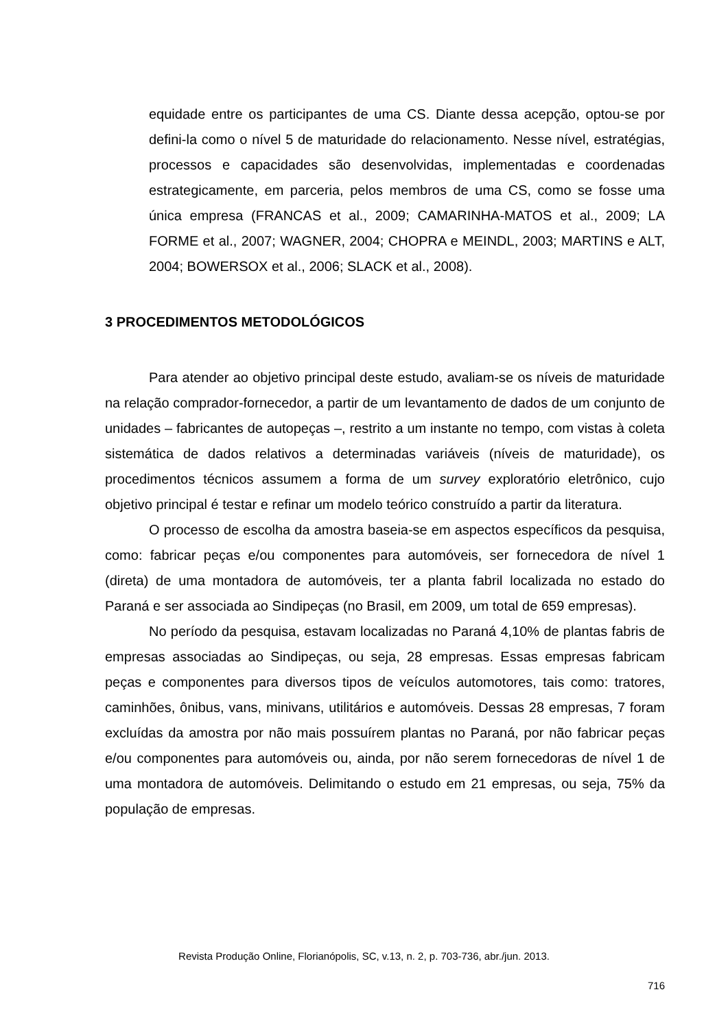equidade entre os participantes de uma CS. Diante dessa acepção, optou-se por defini-la como o nível 5 de maturidade do relacionamento. Nesse nível, estratégias, processos e capacidades são desenvolvidas, implementadas e coordenadas estrategicamente, em parceria, pelos membros de uma CS, como se fosse uma única empresa (FRANCAS et al., 2009; CAMARINHA-MATOS et al., 2009; LA FORME et al., 2007; WAGNER, 2004; CHOPRA e MEINDL, 2003; MARTINS e ALT, 2004; BOWERSOX et al., 2006; SLACK et al., 2008).
3 PROCEDIMENTOS METODOLÓGICOS
Para atender ao objetivo principal deste estudo, avaliam-se os níveis de maturidade na relação comprador-fornecedor, a partir de um levantamento de dados de um conjunto de unidades – fabricantes de autopeças –, restrito a um instante no tempo, com vistas à coleta sistemática de dados relativos a determinadas variáveis (níveis de maturidade), os procedimentos técnicos assumem a forma de um survey exploratório eletrônico, cujo objetivo principal é testar e refinar um modelo teórico construído a partir da literatura.
O processo de escolha da amostra baseia-se em aspectos específicos da pesquisa, como: fabricar peças e/ou componentes para automóveis, ser fornecedora de nível 1 (direta) de uma montadora de automóveis, ter a planta fabril localizada no estado do Paraná e ser associada ao Sindipeças (no Brasil, em 2009, um total de 659 empresas).
No período da pesquisa, estavam localizadas no Paraná 4,10% de plantas fabris de empresas associadas ao Sindipeças, ou seja, 28 empresas. Essas empresas fabricam peças e componentes para diversos tipos de veículos automotores, tais como: tratores, caminhões, ônibus, vans, minivans, utilitários e automóveis. Dessas 28 empresas, 7 foram excluídas da amostra por não mais possuírem plantas no Paraná, por não fabricar peças e/ou componentes para automóveis ou, ainda, por não serem fornecedoras de nível 1 de uma montadora de automóveis. Delimitando o estudo em 21 empresas, ou seja, 75% da população de empresas.
Revista Produção Online, Florianópolis, SC, v.13, n. 2, p. 703-736, abr./jun. 2013.
716